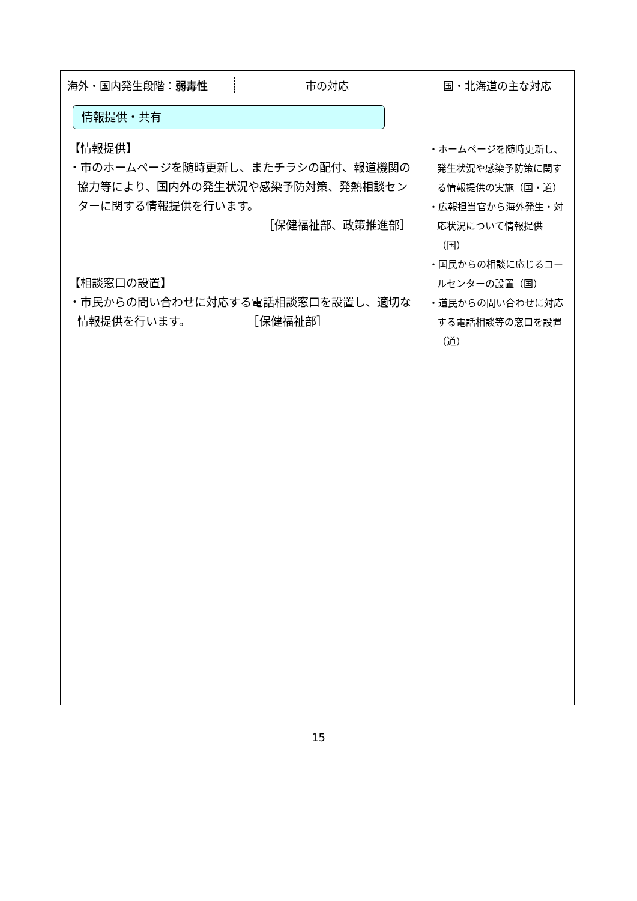| 海外・国内発生段階： 弱毒性 市の対応 | 国・北海道の主な対応 |
| --- | --- |
| 情報提供・共有 【情報提供】 ・市のホームページを随時更新し、またチラシの配付、報道機関の協力等により、国内外の発生状況や感染予防対策、発熱相談センターに関する情報提供を行います。 ［保健福祉部、政策推進部］ 【相談窓口の設置】 ・市民からの問い合わせに対応する電話相談窓口を設置し、適切な情報提供を行います。 ［保健福祉部］ | ・ホームページを随時更新し、発生状況や感染予防策に関する情報提供の実施（国・道） ・広報担当官から海外発生・対応状況について情報提供（国） ・国民からの相談に応じるコールセンターの設置（国） ・道民からの問い合わせに対応する電話相談等の窓口を設置（道） |
15